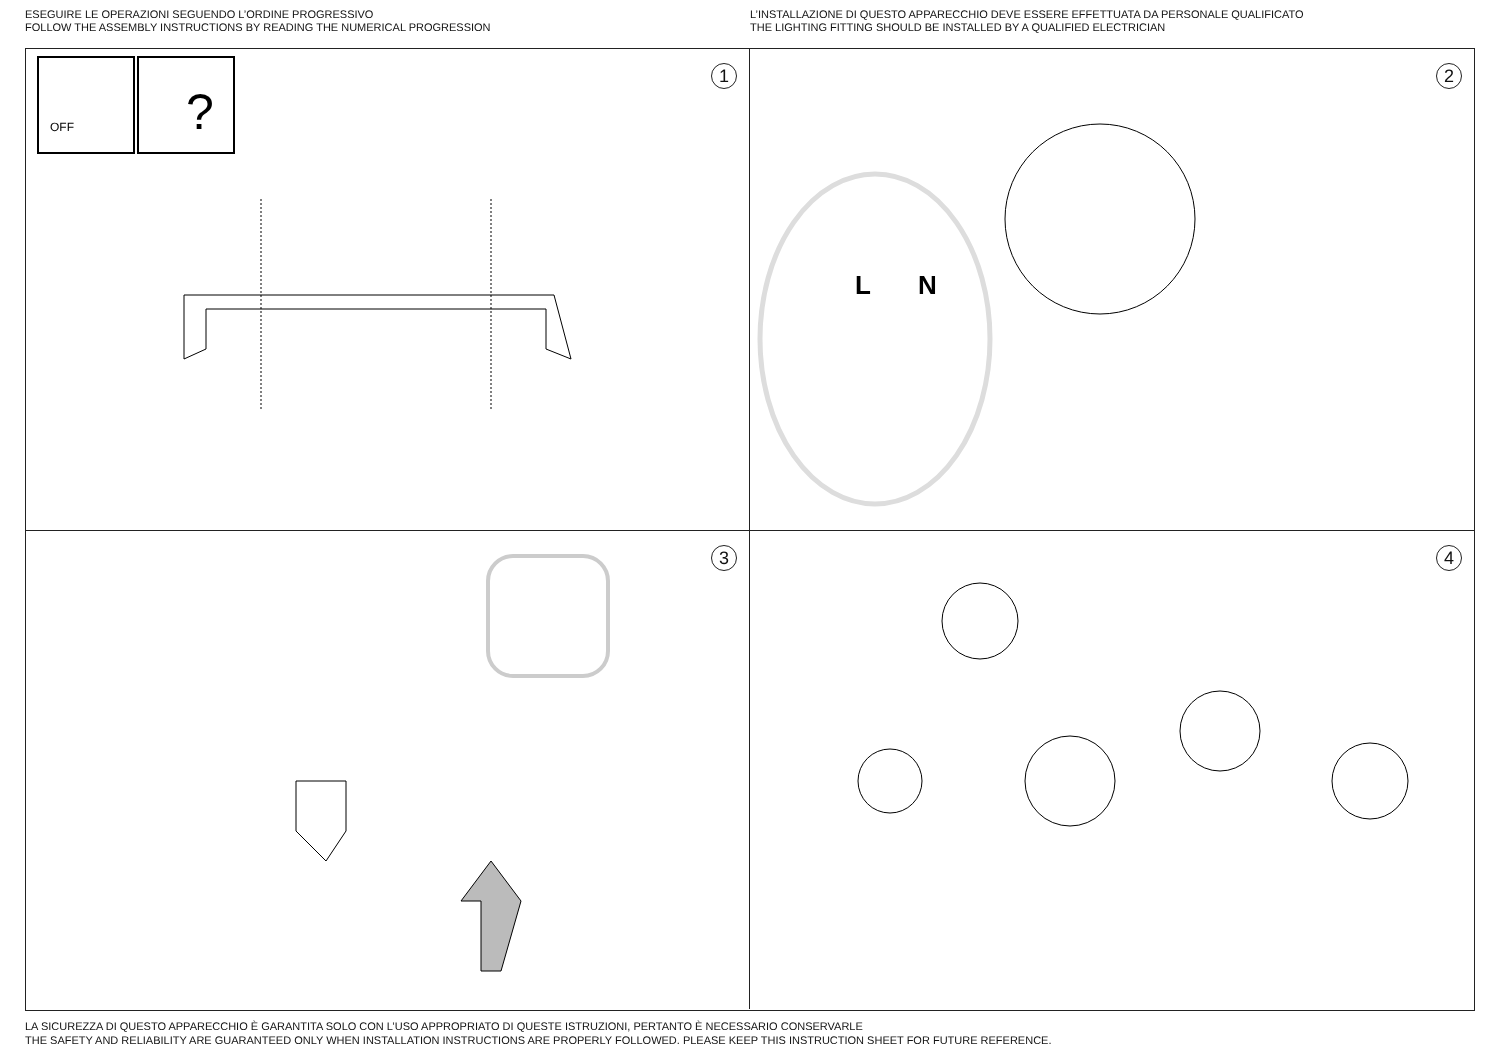ESEGUIRE LE OPERAZIONI SEGUENDO L’ORDINE PROGRESSIVO
FOLLOW THE ASSEMBLY INSTRUCTIONS BY READING THE NUMERICAL PROGRESSION
L’INSTALLAZIONE DI QUESTO APPARECCHIO DEVE ESSERE EFFETTUATA DA PERSONALE QUALIFICATO
THE LIGHTING FITTING SHOULD BE INSTALLED BY A QUALIFIED ELECTRICIAN
1
OFF
?
2
L
N
3
4
LA SICUREZZA DI QUESTO APPARECCHIO È GARANTITA SOLO CON L’USO APPROPRIATO DI QUESTE ISTRUZIONI, PERTANTO È NECESSARIO CONSERVARLE
THE SAFETY AND RELIABILITY ARE GUARANTEED ONLY WHEN INSTALLATION INSTRUCTIONS ARE PROPERLY FOLLOWED. PLEASE KEEP THIS INSTRUCTION SHEET FOR FUTURE REFERENCE.